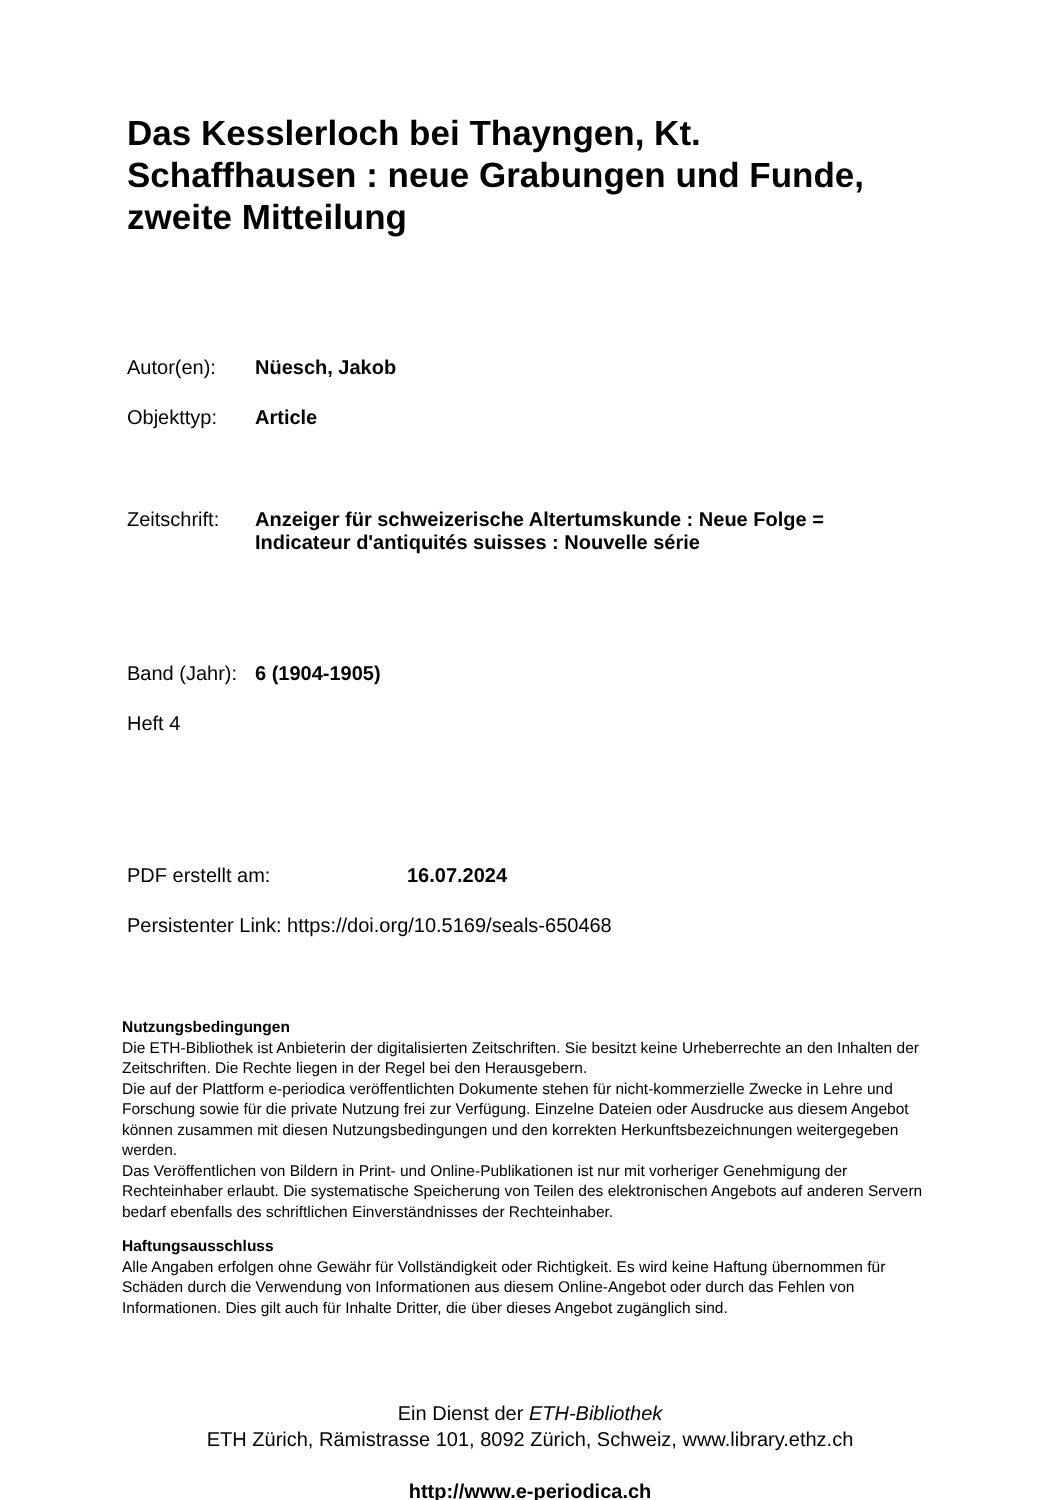Das Kesslerloch bei Thayngen, Kt. Schaffhausen : neue Grabungen und Funde, zweite Mitteilung
Autor(en): Nüesch, Jakob
Objekttyp: Article
Zeitschrift: Anzeiger für schweizerische Altertumskunde : Neue Folge =
Indicateur d'antiquités suisses : Nouvelle série
Band (Jahr): 6 (1904-1905)
Heft 4
PDF erstellt am: 16.07.2024
Persistenter Link: https://doi.org/10.5169/seals-650468
Nutzungsbedingungen
Die ETH-Bibliothek ist Anbieterin der digitalisierten Zeitschriften. Sie besitzt keine Urheberrechte an den Inhalten der Zeitschriften. Die Rechte liegen in der Regel bei den Herausgebern.
Die auf der Plattform e-periodica veröffentlichten Dokumente stehen für nicht-kommerzielle Zwecke in Lehre und Forschung sowie für die private Nutzung frei zur Verfügung. Einzelne Dateien oder Ausdrucke aus diesem Angebot können zusammen mit diesen Nutzungsbedingungen und den korrekten Herkunftsbezeichnungen weitergegeben werden.
Das Veröffentlichen von Bildern in Print- und Online-Publikationen ist nur mit vorheriger Genehmigung der Rechteinhaber erlaubt. Die systematische Speicherung von Teilen des elektronischen Angebots auf anderen Servern bedarf ebenfalls des schriftlichen Einverständnisses der Rechteinhaber.
Haftungsausschluss
Alle Angaben erfolgen ohne Gewähr für Vollständigkeit oder Richtigkeit. Es wird keine Haftung übernommen für Schäden durch die Verwendung von Informationen aus diesem Online-Angebot oder durch das Fehlen von Informationen. Dies gilt auch für Inhalte Dritter, die über dieses Angebot zugänglich sind.
Ein Dienst der ETH-Bibliothek
ETH Zürich, Rämistrasse 101, 8092 Zürich, Schweiz, www.library.ethz.ch
http://www.e-periodica.ch